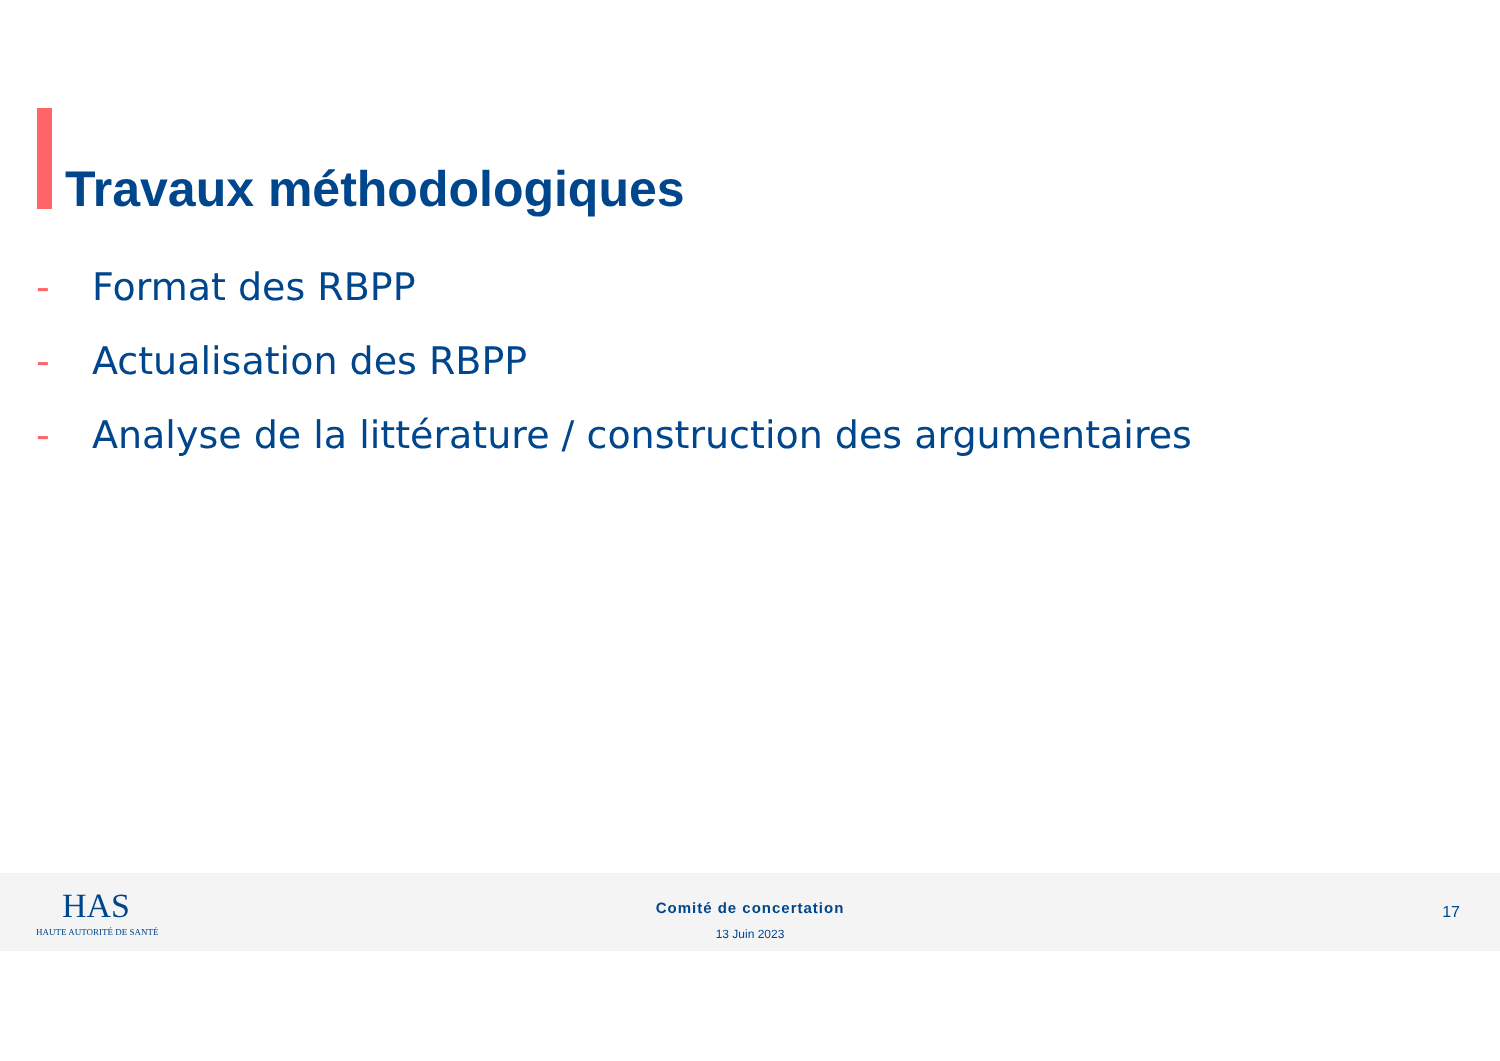Travaux méthodologiques
- Format des RBPP
- Actualisation des RBPP
- Analyse de la littérature / construction des argumentaires
HAS
HAUTE AUTORITÉ DE SANTÉ
Comité de concertation
13 Juin 2023
17